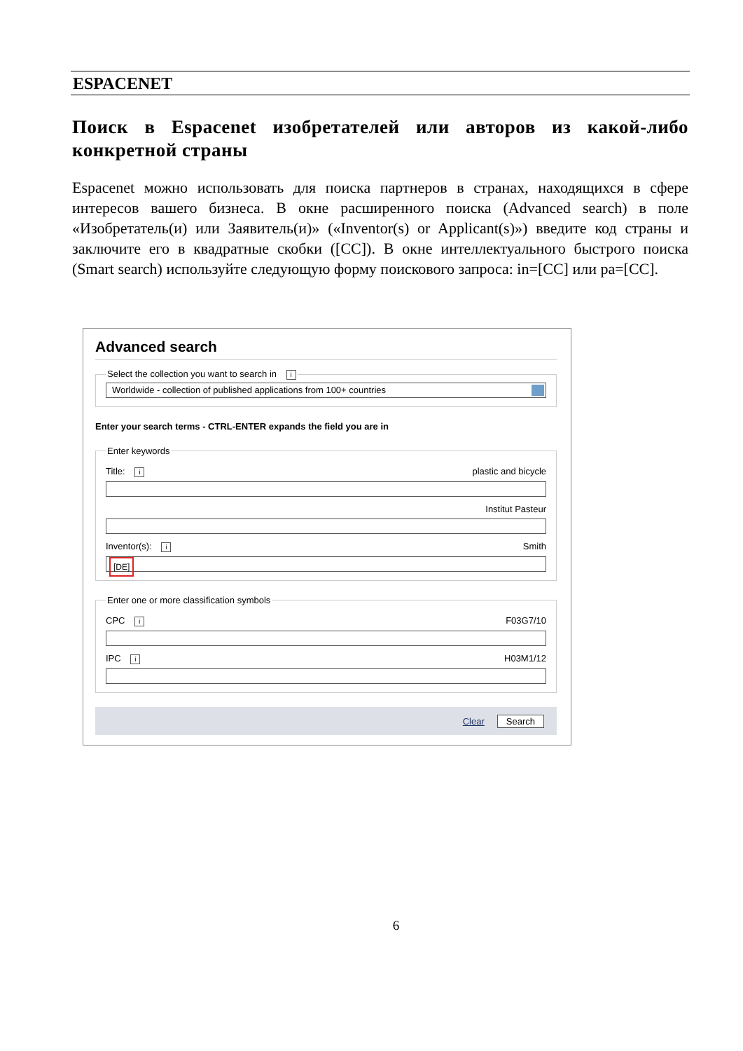ESPACENET
Поиск в Espacenet изобретателей или авторов из какой-либо конкретной страны
Espacenet можно использовать для поиска партнеров в странах, находящихся в сфере интересов вашего бизнеса. В окне расширенного поиска (Advanced search) в поле «Изобретатель(и) или Заявитель(и)» («Inventor(s) or Applicant(s)») введите код страны и заключите его в квадратные скобки ([CC]). В окне интеллектуального быстрого поиска (Smart search) используйте следующую форму поискового запроса: in=[CC] или pa=[CC].
Advanced search
Select the collection you want to search in i
Worldwide - collection of published applications from 100+ countries
Enter your search terms - CTRL-ENTER expands the field you are in
Enter keywords
Title: i plastic and bicycle
Institut Pasteur
Inventor(s): i Smith
[DE]
Enter one or more classification symbols
CPC i F03G7/10
IPC i H03M1/12
Clear Search
6